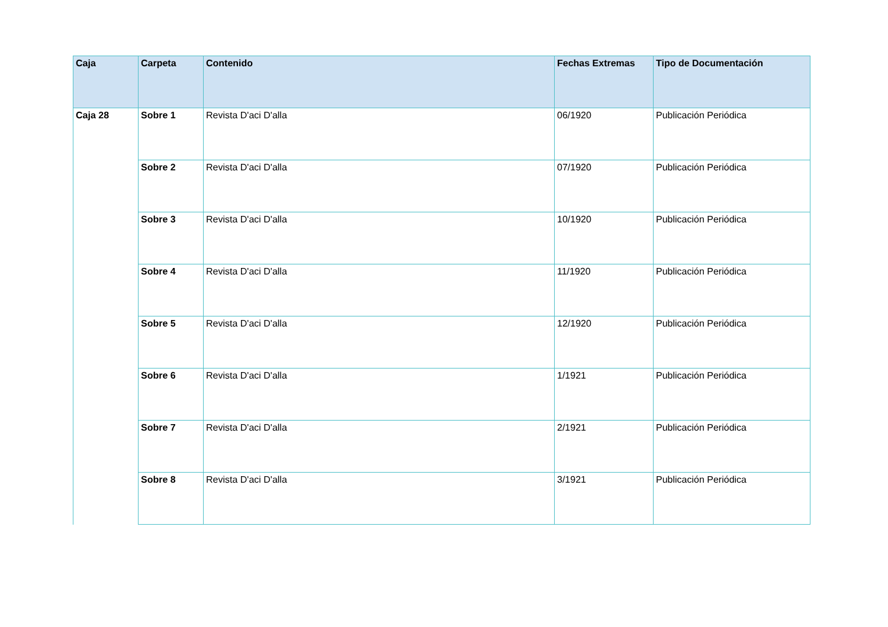| Caja | Carpeta | Contenido | Fechas Extremas | Tipo de Documentación |
| --- | --- | --- | --- | --- |
| Caja 28 | Sobre 1 | Revista D'aci D'alla | 06/1920 | Publicación Periódica |
| | Sobre 2 | Revista D'aci D'alla | 07/1920 | Publicación Periódica |
| | Sobre 3 | Revista D'aci D'alla | 10/1920 | Publicación Periódica |
| | Sobre 4 | Revista D'aci D'alla | 11/1920 | Publicación Periódica |
| | Sobre 5 | Revista D'aci D'alla | 12/1920 | Publicación Periódica |
| | Sobre 6 | Revista D'aci D'alla | 1/1921 | Publicación Periódica |
| | Sobre 7 | Revista D'aci D'alla | 2/1921 | Publicación Periódica |
| | Sobre 8 | Revista D'aci D'alla | 3/1921 | Publicación Periódica |